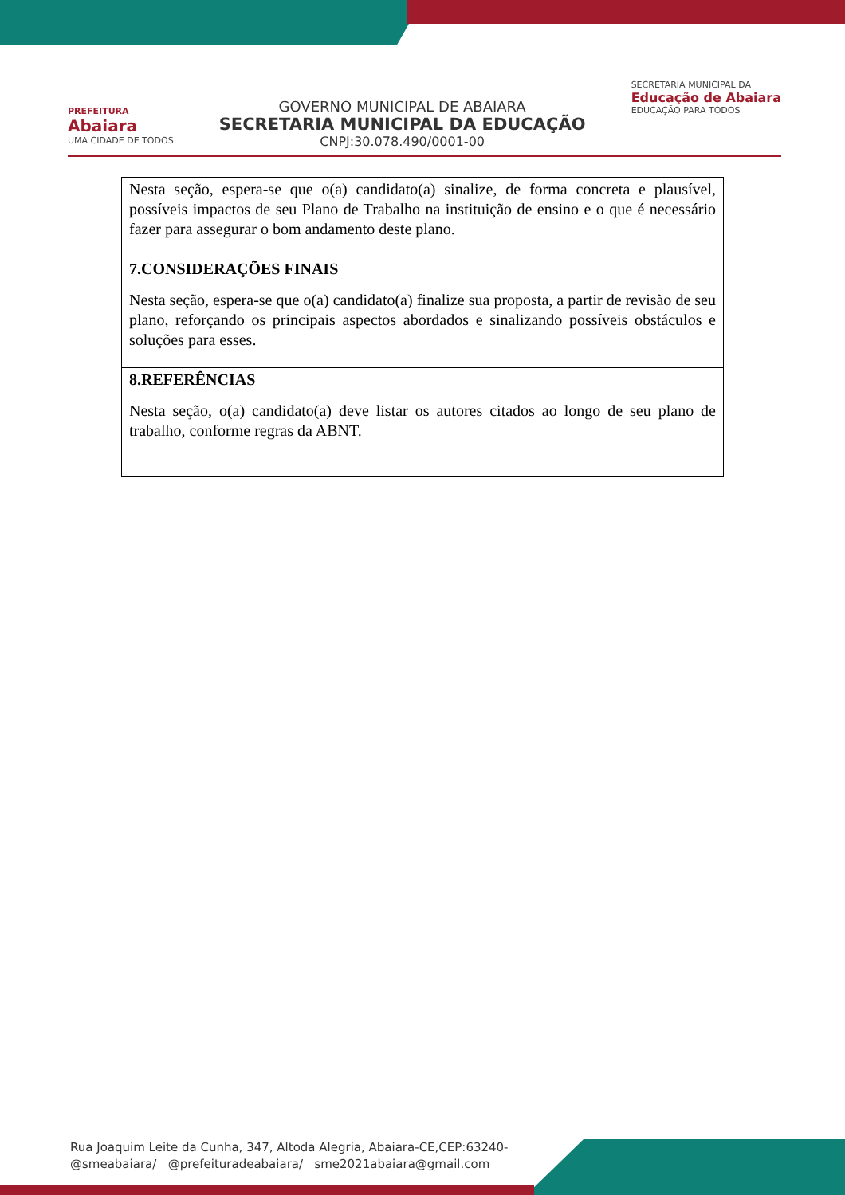PREFEITURA
Abaiara
UMA CIDADE DE TODOS
GOVERNO MUNICIPAL DE ABAIARA
SECRETARIA MUNICIPAL DA EDUCAÇÃO
CNPJ:30.078.490/0001-00
SECRETARIA MUNICIPAL DA
Educação de Abaiara
EDUCAÇÃO PARA TODOS
| Nesta seção, espera-se que o(a) candidato(a) sinalize, de forma concreta e plausível, possíveis impactos de seu Plano de Trabalho na instituição de ensino e o que é necessário fazer para assegurar o bom andamento deste plano. |
| 7.CONSIDERAÇÕES FINAIS Nesta seção, espera-se que o(a) candidato(a) finalize sua proposta, a partir de revisão de seu plano, reforçando os principais aspectos abordados e sinalizando possíveis obstáculos e soluções para esses. |
| 8.REFERÊNCIAS Nesta seção, o(a) candidato(a) deve listar os autores citados ao longo de seu plano de trabalho, conforme regras da ABNT. |
Rua Joaquim Leite da Cunha, 347, Altoda Alegria, Abaiara-CE,CEP:63240-
@smeabaiara/ @prefeituradeabaiara/ sme2021abaiara@gmail.com